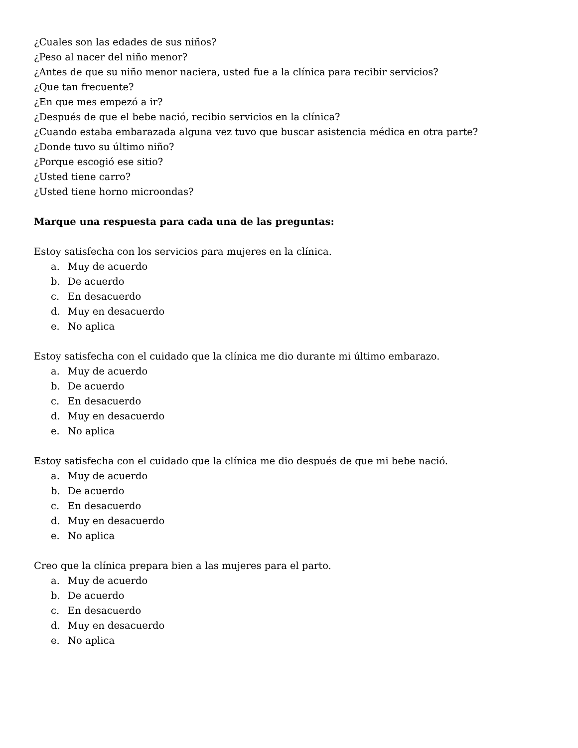¿Cuales son las edades de sus niños?
¿Peso al nacer del niño menor?
¿Antes de que su niño menor naciera, usted fue a la clínica para recibir servicios?
¿Que tan frecuente?
¿En que mes empezó a ir?
¿Después de que el bebe nació, recibio servicios en la clínica?
¿Cuando estaba embarazada alguna vez tuvo que buscar asistencia médica en otra parte?
¿Donde tuvo su último niño?
¿Porque escogió ese sitio?
¿Usted tiene carro?
¿Usted tiene horno microondas?
Marque una respuesta para cada una de las preguntas:
Estoy satisfecha con los servicios para mujeres en la clínica.
a. Muy de acuerdo
b. De acuerdo
c. En desacuerdo
d. Muy en desacuerdo
e. No aplica
Estoy satisfecha con el cuidado que la clínica me dio durante mi último embarazo.
a. Muy de acuerdo
b. De acuerdo
c. En desacuerdo
d. Muy en desacuerdo
e. No aplica
Estoy satisfecha con el cuidado que la clínica me dio después de que mi bebe nació.
a. Muy de acuerdo
b. De acuerdo
c. En desacuerdo
d. Muy en desacuerdo
e. No aplica
Creo que la clínica prepara bien a las mujeres para el parto.
a. Muy de acuerdo
b. De acuerdo
c. En desacuerdo
d. Muy en desacuerdo
e. No aplica